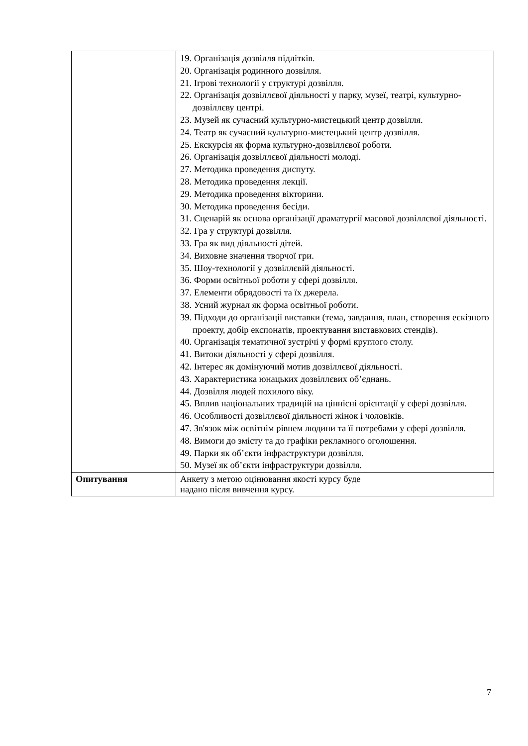| | 19. Організація дозвілля підлітків. 20. Організація родинного дозвілля. 21. Ігрові технології у структурі дозвілля. 22. Організація дозвіллєвої діяльності у парку, музеї, театрі, культурно-дозвіллєву центрі. 23. Музей як сучасний культурно-мистецький центр дозвілля. 24. Театр як сучасний культурно-мистецький центр дозвілля. 25. Екскурсія як форма культурно-дозвіллєвої роботи. 26. Організація дозвіллєвої діяльності молоді. 27. Методика проведення диспуту. 28. Методика проведення лекції. 29. Методика проведення вікторини. 30. Методика проведення бесіди. 31. Сценарій як основа організації драматургії масової дозвіллєвої діяльності. 32. Гра у структурі дозвілля. 33. Гра як вид діяльності дітей. 34. Виховне значення творчої гри. 35. Шоу-технології у дозвіллєвій діяльності. 36. Форми освітньої роботи у сфері дозвілля. 37. Елементи обрядовості та їх джерела. 38. Усний журнал як форма освітньої роботи. 39. Підходи до організації виставки (тема, завдання, план, створення ескізного проекту, добір експонатів, проектування виставкових стендів). 40. Організація тематичної зустрічі у формі круглого столу. 41. Витоки діяльності у сфері дозвілля. 42. Інтерес як домінуючий мотив дозвіллєвої діяльності. 43. Характеристика юнацьких дозвіллєвих об’єднань. 44. Дозвілля людей похилого віку. 45. Вплив національних традицій на ціннісні орієнтації у сфері дозвілля. 46. Особливості дозвіллєвої діяльності жінок і чоловіків. 47. Зв'язок між освітнім рівнем людини та її потребами у сфері дозвілля. 48. Вимоги до змісту та до графіки рекламного оголошення. 49. Парки як об’єкти інфраструктури дозвілля. 50. Музеї як об’єкти інфраструктури дозвілля. |
| Опитування | Анкету з метою оцінювання якості курсу буде надано після вивчення курсу. |
7